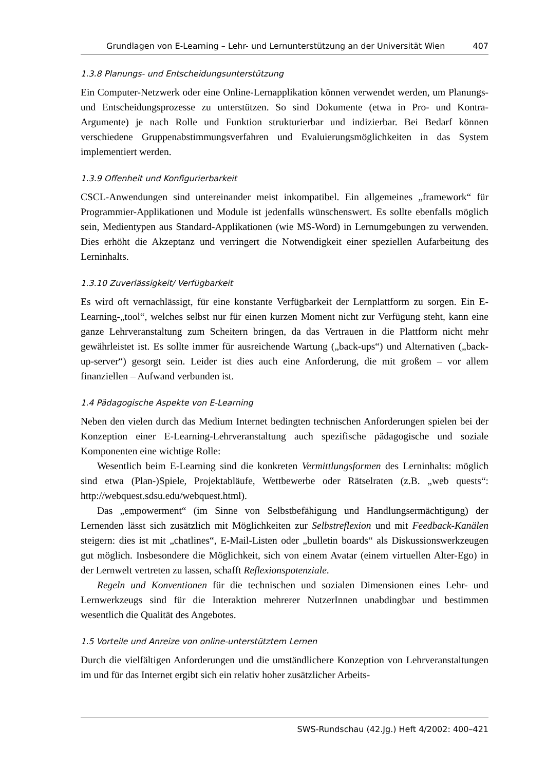Grundlagen von E-Learning – Lehr- und Lernunterstützung an der Universität Wien 407
1.3.8 Planungs- und Entscheidungsunterstützung
Ein Computer-Netzwerk oder eine Online-Lernapplikation können verwendet werden, um Planungs- und Entscheidungsprozesse zu unterstützen. So sind Dokumente (etwa in Pro- und Kontra-Argumente) je nach Rolle und Funktion strukturierbar und indizierbar. Bei Bedarf können verschiedene Gruppenabstimmungsverfahren und Evaluierungsmöglichkeiten in das System implementiert werden.
1.3.9 Offenheit und Konfigurierbarkeit
CSCL-Anwendungen sind untereinander meist inkompatibel. Ein allgemeines „framework“ für Programmier-Applikationen und Module ist jedenfalls wünschenswert. Es sollte ebenfalls möglich sein, Medientypen aus Standard-Applikationen (wie MS-Word) in Lernumgebungen zu verwenden. Dies erhöht die Akzeptanz und verringert die Notwendigkeit einer speziellen Aufarbeitung des Lerninhalts.
1.3.10 Zuverlässigkeit/ Verfügbarkeit
Es wird oft vernachlässigt, für eine konstante Verfügbarkeit der Lernplattform zu sorgen. Ein E-Learning-„tool“, welches selbst nur für einen kurzen Moment nicht zur Verfügung steht, kann eine ganze Lehrveranstaltung zum Scheitern bringen, da das Vertrauen in die Plattform nicht mehr gewährleistet ist. Es sollte immer für ausreichende Wartung („back-ups“) und Alternativen („back-up-server“) gesorgt sein. Leider ist dies auch eine Anforderung, die mit großem – vor allem finanziellen – Aufwand verbunden ist.
1.4 Pädagogische Aspekte von E-Learning
Neben den vielen durch das Medium Internet bedingten technischen Anforderungen spielen bei der Konzeption einer E-Learning-Lehrveranstaltung auch spezifische pädagogische und soziale Komponenten eine wichtige Rolle:
Wesentlich beim E-Learning sind die konkreten Vermittlungsformen des Lerninhalts: möglich sind etwa (Plan-)Spiele, Projektabläufe, Wettbewerbe oder Rätselraten (z.B. „web quests“: http://webquest.sdsu.edu/webquest.html).
Das „empowerment“ (im Sinne von Selbstbefähigung und Handlungsermächtigung) der Lernenden lässt sich zusätzlich mit Möglichkeiten zur Selbstreflexion und mit Feedback-Kanälen steigern: dies ist mit „chatlines“, E-Mail-Listen oder „bulletin boards“ als Diskussionswerkzeugen gut möglich. Insbesondere die Möglichkeit, sich von einem Avatar (einem virtuellen Alter-Ego) in der Lernwelt vertreten zu lassen, schafft Reflexionspotenziale.
Regeln und Konventionen für die technischen und sozialen Dimensionen eines Lehr- und Lernwerkzeugs sind für die Interaktion mehrerer NutzerInnen unabdingbar und bestimmen wesentlich die Qualität des Angebotes.
1.5 Vorteile und Anreize von online-unterstütztem Lernen
Durch die vielfältigen Anforderungen und die umständlichere Konzeption von Lehrveranstaltungen im und für das Internet ergibt sich ein relativ hoher zusätzlicher Arbeits-
SWS-Rundschau (42.Jg.) Heft 4/2002: 400–421